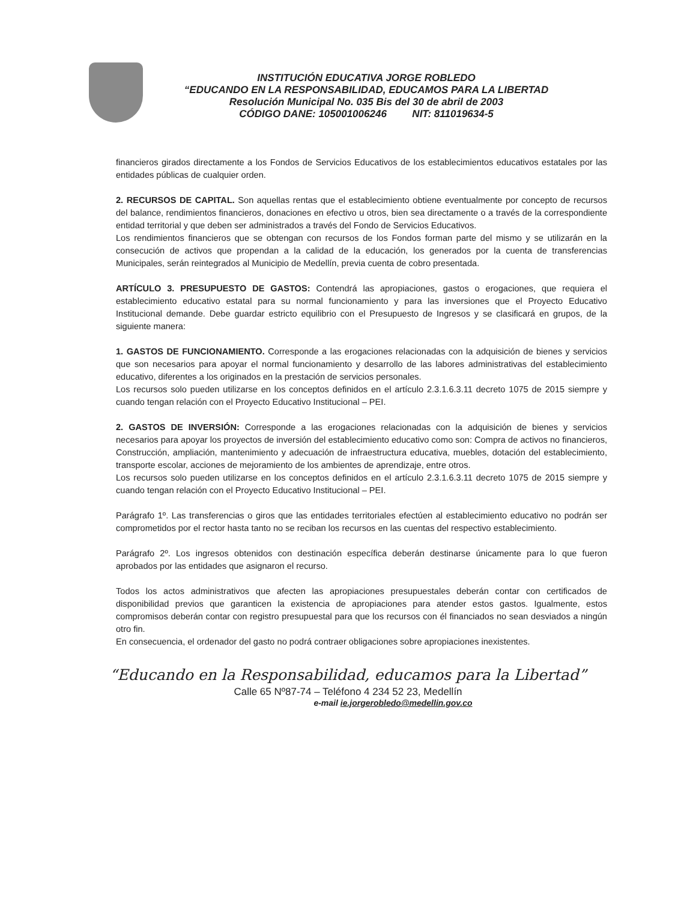INSTITUCIÓN EDUCATIVA JORGE ROBLEDO
“EDUCANDO EN LA RESPONSABILIDAD, EDUCAMOS PARA LA LIBERTAD
Resolución Municipal No. 035 Bis del 30 de abril de 2003
CÓDIGO DANE: 105001006246 NIT: 811019634-5
financieros girados directamente a los Fondos de Servicios Educativos de los establecimientos educativos estatales por las entidades públicas de cualquier orden.
2. RECURSOS DE CAPITAL. Son aquellas rentas que el establecimiento obtiene eventualmente por concepto de recursos del balance, rendimientos financieros, donaciones en efectivo u otros, bien sea directamente o a través de la correspondiente entidad territorial y que deben ser administrados a través del Fondo de Servicios Educativos.
Los rendimientos financieros que se obtengan con recursos de los Fondos forman parte del mismo y se utilizarán en la consecución de activos que propendan a la calidad de la educación, los generados por la cuenta de transferencias Municipales, serán reintegrados al Municipio de Medellín, previa cuenta de cobro presentada.
ARTÍCULO 3. PRESUPUESTO DE GASTOS: Contendrá las apropiaciones, gastos o erogaciones, que requiera el establecimiento educativo estatal para su normal funcionamiento y para las inversiones que el Proyecto Educativo Institucional demande. Debe guardar estricto equilibrio con el Presupuesto de Ingresos y se clasificará en grupos, de la siguiente manera:
1. GASTOS DE FUNCIONAMIENTO. Corresponde a las erogaciones relacionadas con la adquisición de bienes y servicios que son necesarios para apoyar el normal funcionamiento y desarrollo de las labores administrativas del establecimiento educativo, diferentes a los originados en la prestación de servicios personales.
Los recursos solo pueden utilizarse en los conceptos definidos en el artículo 2.3.1.6.3.11 decreto 1075 de 2015 siempre y cuando tengan relación con el Proyecto Educativo Institucional – PEI.
2. GASTOS DE INVERSIÓN: Corresponde a las erogaciones relacionadas con la adquisición de bienes y servicios necesarios para apoyar los proyectos de inversión del establecimiento educativo como son: Compra de activos no financieros, Construcción, ampliación, mantenimiento y adecuación de infraestructura educativa, muebles, dotación del establecimiento, transporte escolar, acciones de mejoramiento de los ambientes de aprendizaje, entre otros.
Los recursos solo pueden utilizarse en los conceptos definidos en el artículo 2.3.1.6.3.11 decreto 1075 de 2015 siempre y cuando tengan relación con el Proyecto Educativo Institucional – PEI.
Parágrafo 1º. Las transferencias o giros que las entidades territoriales efectúen al establecimiento educativo no podrán ser comprometidos por el rector hasta tanto no se reciban los recursos en las cuentas del respectivo establecimiento.
Parágrafo 2º. Los ingresos obtenidos con destinación específica deberán destinarse únicamente para lo que fueron aprobados por las entidades que asignaron el recurso.
Todos los actos administrativos que afecten las apropiaciones presupuestales deberán contar con certificados de disponibilidad previos que garanticen la existencia de apropiaciones para atender estos gastos. Igualmente, estos compromisos deberán contar con registro presupuestal para que los recursos con él financiados no sean desviados a ningún otro fin.
En consecuencia, el ordenador del gasto no podrá contraer obligaciones sobre apropiaciones inexistentes.
“Educando en la Responsabilidad, educamos para la Libertad”
Calle 65 Nº87-74 – Teléfono 4 234 52 23, Medellín
e-mail ie.jorgerobledo@medellin.gov.co